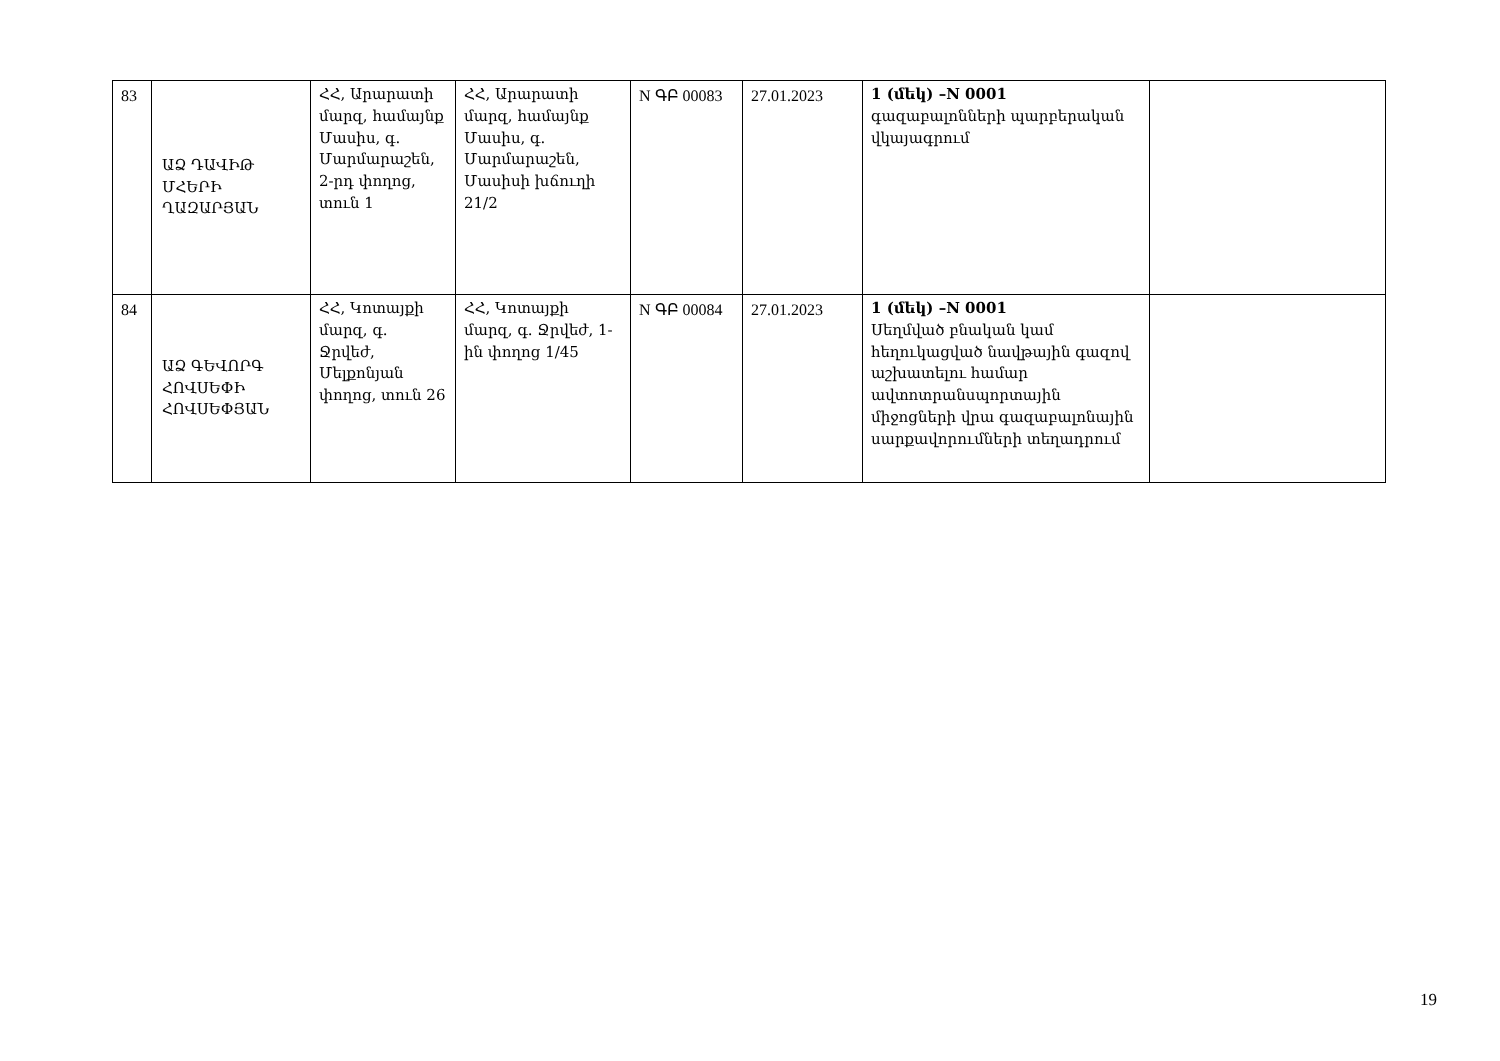| 83 | ԱՁ ԴԱՎԻԹ ՄՀԵՐԻ ՂԱԶԱՐՅԱՆ | ՀՀ, Արարատի մարզ, համայնք Մասիս, գ. Մարմարաշեն, 2-րդ փողոց, տուն 1 | ՀՀ, Արարատի մարզ, համայնք Մասիս, գ. Մարմարաշեն, Մասիսի խճուղի 21/2 | N ԳԲ 00083 | 27.01.2023 | 1 (մեկ) –N 0001 գազաբալոնների պարբերական վկայագրում | |
| 84 | ԱՁ ԳԵՎՈՐԳ ՀՈՎՍԵՓԻ ՀՈՎՍԵՓՅԱՆ | ՀՀ, Կոտայքի մարզ, գ. Ջրվեժ, Մելքոնյան փողոց, տուն 26 | ՀՀ, Կոտայքի մարզ, գ. Ջրվեժ, 1-ին փողոց 1/45 | N ԳԲ 00084 | 27.01.2023 | 1 (մեկ) –N 0001 Սեղմված բնական կամ հեղուկացված նավթային գազով աշխատելու համար ավտոտրանսպորտային միջոցների վրա գազաբալոնային սարքավորումների տեղադրում | |
19